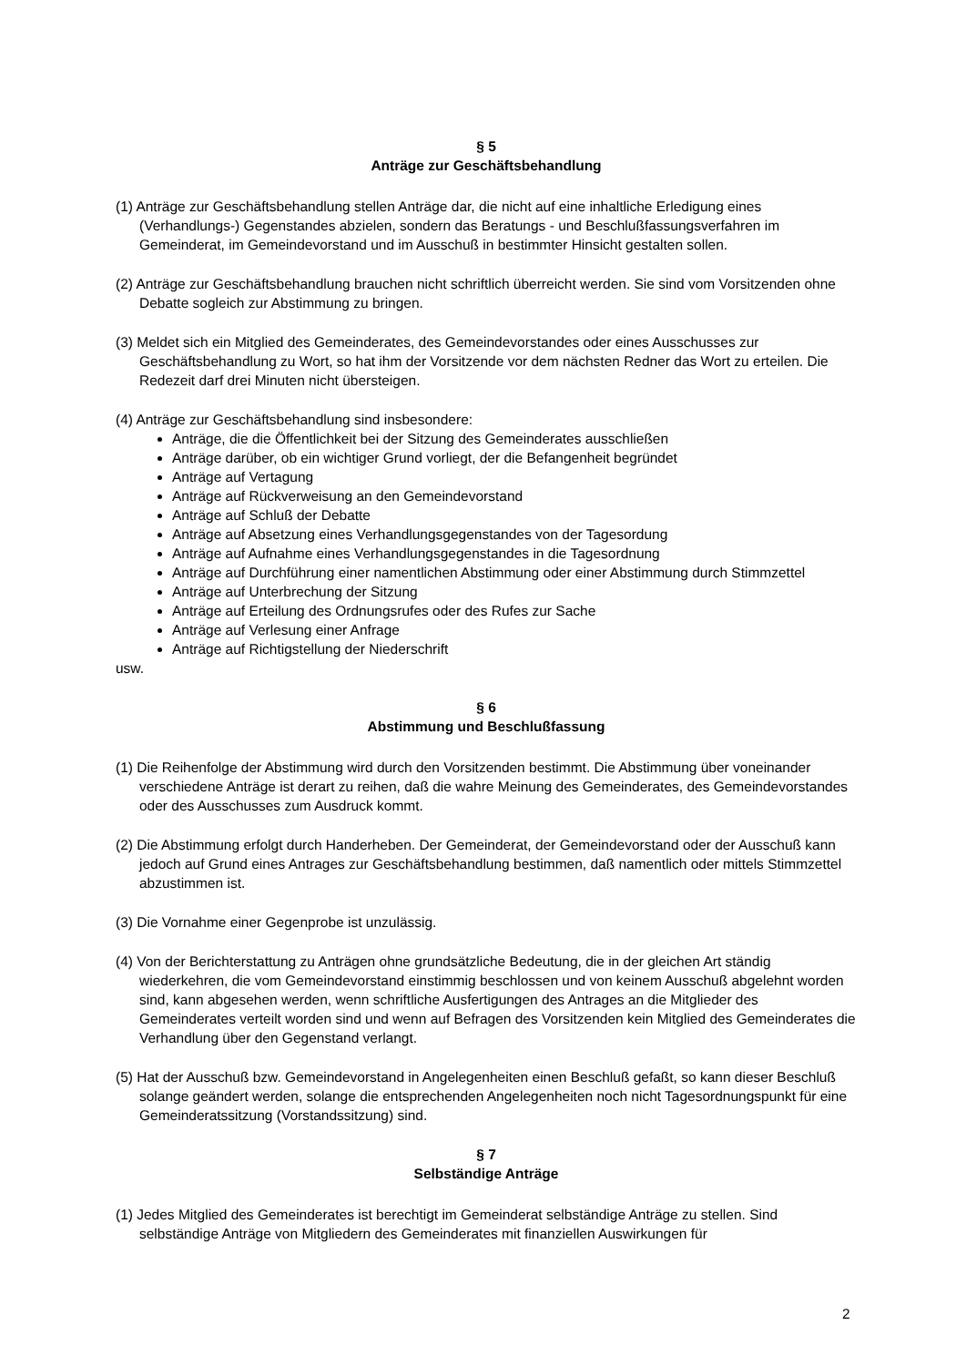§ 5
Anträge zur Geschäftsbehandlung
(1) Anträge zur Geschäftsbehandlung stellen Anträge dar, die nicht auf eine inhaltliche Erledigung eines (Verhandlungs-) Gegenstandes abzielen, sondern das Beratungs - und Beschlußfassungsverfahren im Gemeinderat, im Gemeindevorstand und im Ausschuß in bestimmter Hinsicht gestalten sollen.
(2) Anträge zur Geschäftsbehandlung brauchen nicht schriftlich überreicht werden. Sie sind vom Vorsitzenden ohne Debatte sogleich zur Abstimmung zu bringen.
(3) Meldet sich ein Mitglied des Gemeinderates, des Gemeindevorstandes oder eines Ausschusses zur Geschäftsbehandlung zu Wort, so hat ihm der Vorsitzende vor dem nächsten Redner das Wort zu erteilen. Die Redezeit darf drei Minuten nicht übersteigen.
(4) Anträge zur Geschäftsbehandlung sind insbesondere:
Anträge, die die Öffentlichkeit bei der Sitzung des Gemeinderates ausschließen
Anträge darüber, ob ein wichtiger Grund vorliegt, der die Befangenheit begründet
Anträge auf Vertagung
Anträge auf Rückverweisung an den Gemeindevorstand
Anträge auf Schluß der Debatte
Anträge auf Absetzung eines Verhandlungsgegenstandes von der Tagesordung
Anträge auf Aufnahme eines Verhandlungsgegenstandes in die Tagesordnung
Anträge auf Durchführung einer namentlichen Abstimmung oder einer Abstimmung durch Stimmzettel
Anträge auf Unterbrechung der Sitzung
Anträge auf Erteilung des Ordnungsrufes oder des Rufes zur Sache
Anträge auf Verlesung einer Anfrage
Anträge auf Richtigstellung der Niederschrift
usw.
§ 6
Abstimmung und Beschlußfassung
(1) Die Reihenfolge der Abstimmung wird durch den Vorsitzenden bestimmt. Die Abstimmung über voneinander verschiedene Anträge ist derart zu reihen, daß die wahre Meinung des Gemeinderates, des Gemeindevorstandes oder des Ausschusses zum Ausdruck kommt.
(2) Die Abstimmung erfolgt durch Handerheben. Der Gemeinderat, der Gemeindevorstand oder der Ausschuß kann jedoch auf Grund eines Antrages zur Geschäftsbehandlung bestimmen, daß namentlich oder mittels Stimmzettel abzustimmen ist.
(3) Die Vornahme einer Gegenprobe ist unzulässig.
(4) Von der Berichterstattung zu Anträgen ohne grundsätzliche Bedeutung, die in der gleichen Art ständig wiederkehren, die vom Gemeindevorstand einstimmig beschlossen und von keinem Ausschuß abgelehnt worden sind, kann abgesehen werden, wenn schriftliche Ausfertigungen des Antrages an die Mitglieder des Gemeinderates verteilt worden sind und wenn auf Befragen des Vorsitzenden kein Mitglied des Gemeinderates die Verhandlung über den Gegenstand verlangt.
(5) Hat der Ausschuß bzw. Gemeindevorstand in Angelegenheiten einen Beschluß gefaßt, so kann dieser Beschluß solange geändert werden, solange die entsprechenden Angelegenheiten noch nicht Tagesordnungspunkt für eine Gemeinderatssitzung (Vorstandssitzung) sind.
§ 7
Selbständige Anträge
(1) Jedes Mitglied des Gemeinderates ist berechtigt im Gemeinderat selbständige Anträge zu stellen. Sind selbständige Anträge von Mitgliedern des Gemeinderates mit finanziellen Auswirkungen für
2